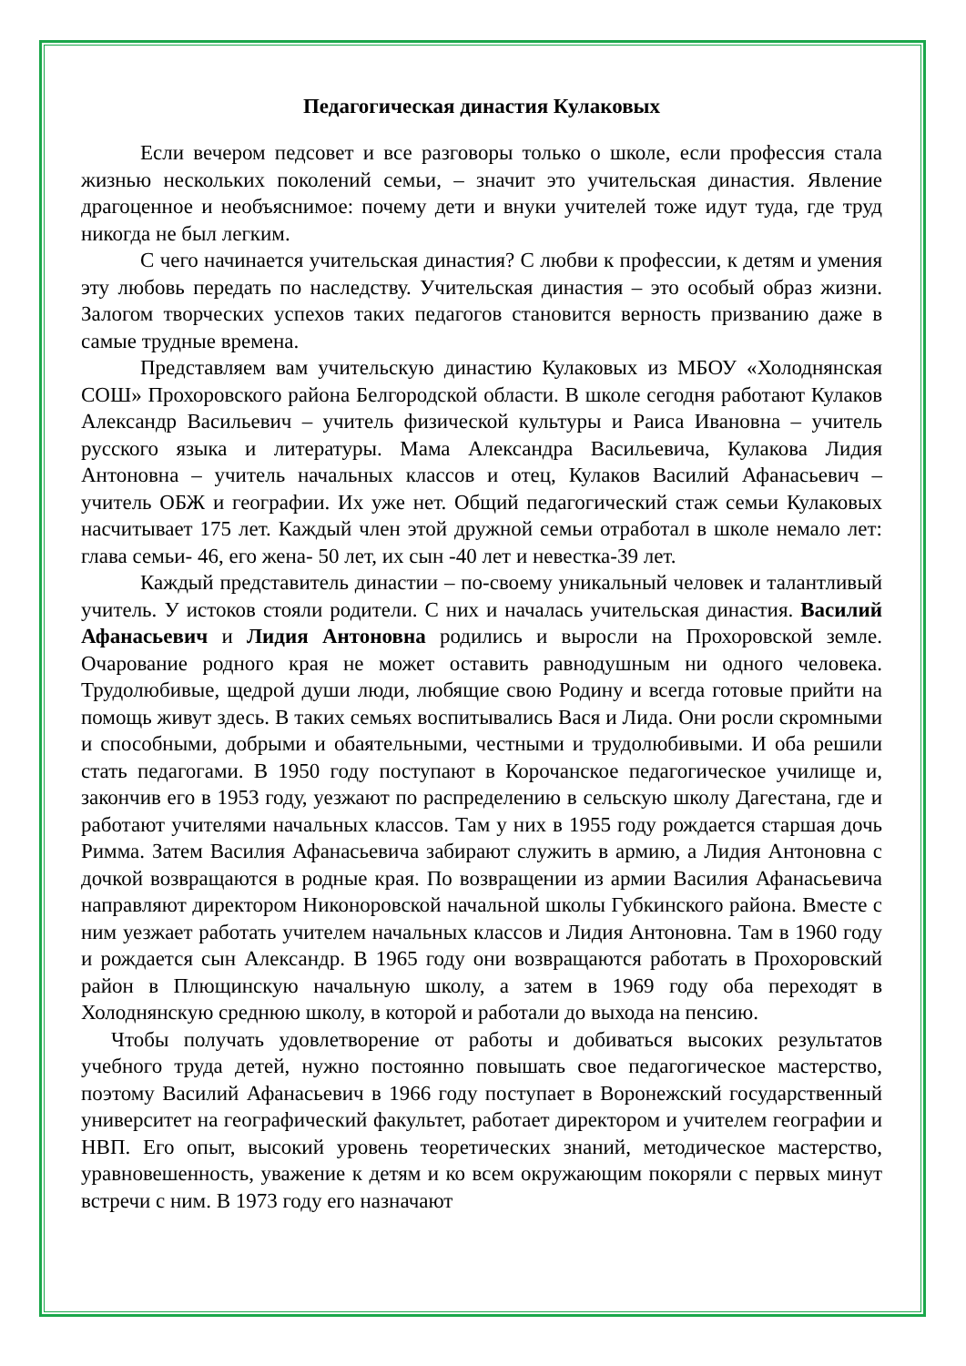Педагогическая династия Кулаковых
Если вечером педсовет и все разговоры только о школе, если профессия стала жизнью нескольких поколений семьи, – значит это учительская династия. Явление драгоценное и необъяснимое: почему дети и внуки учителей тоже идут туда, где труд никогда не был легким.
С чего начинается учительская династия? С любви к профессии, к детям и умения эту любовь передать по наследству. Учительская династия – это особый образ жизни. Залогом творческих успехов таких педагогов становится верность призванию даже в самые трудные времена.
Представляем вам учительскую династию Кулаковых из МБОУ «Холоднянская СОШ» Прохоровского района Белгородской области. В школе сегодня работают Кулаков Александр Васильевич – учитель физической культуры и Раиса Ивановна – учитель русского языка и литературы. Мама Александра Васильевича, Кулакова Лидия Антоновна – учитель начальных классов и отец, Кулаков Василий Афанасьевич – учитель ОБЖ и географии. Их уже нет. Общий педагогический стаж семьи Кулаковых насчитывает 175 лет. Каждый член этой дружной семьи отработал в школе немало лет: глава семьи- 46, его жена- 50 лет, их сын -40 лет и невестка-39 лет.
Каждый представитель династии – по-своему уникальный человек и талантливый учитель. У истоков стояли родители. С них и началась учительская династия. Василий Афанасьевич и Лидия Антоновна родились и выросли на Прохоровской земле. Очарование родного края не может оставить равнодушным ни одного человека. Трудолюбивые, щедрой души люди, любящие свою Родину и всегда готовые прийти на помощь живут здесь. В таких семьях воспитывались Вася и Лида. Они росли скромными и способными, добрыми и обаятельными, честными и трудолюбивыми. И оба решили стать педагогами. В 1950 году поступают в Корочанское педагогическое училище и, закончив его в 1953 году, уезжают по распределению в сельскую школу Дагестана, где и работают учителями начальных классов. Там у них в 1955 году рождается старшая дочь Римма. Затем Василия Афанасьевича забирают служить в армию, а Лидия Антоновна с дочкой возвращаются в родные края. По возвращении из армии Василия Афанасьевича направляют директором Никоноровской начальной школы Губкинского района. Вместе с ним уезжает работать учителем начальных классов и Лидия Антоновна. Там в 1960 году и рождается сын Александр. В 1965 году они возвращаются работать в Прохоровский район в Плющинскую начальную школу, а затем в 1969 году оба переходят в Холоднянскую среднюю школу, в которой и работали до выхода на пенсию.
Чтобы получать удовлетворение от работы и добиваться высоких результатов учебного труда детей, нужно постоянно повышать свое педагогическое мастерство, поэтому Василий Афанасьевич в 1966 году поступает в Воронежский государственный университет на географический факультет, работает директором и учителем географии и НВП. Его опыт, высокий уровень теоретических знаний, методическое мастерство, уравновешенность, уважение к детям и ко всем окружающим покоряли с первых минут встречи с ним. В 1973 году его назначают